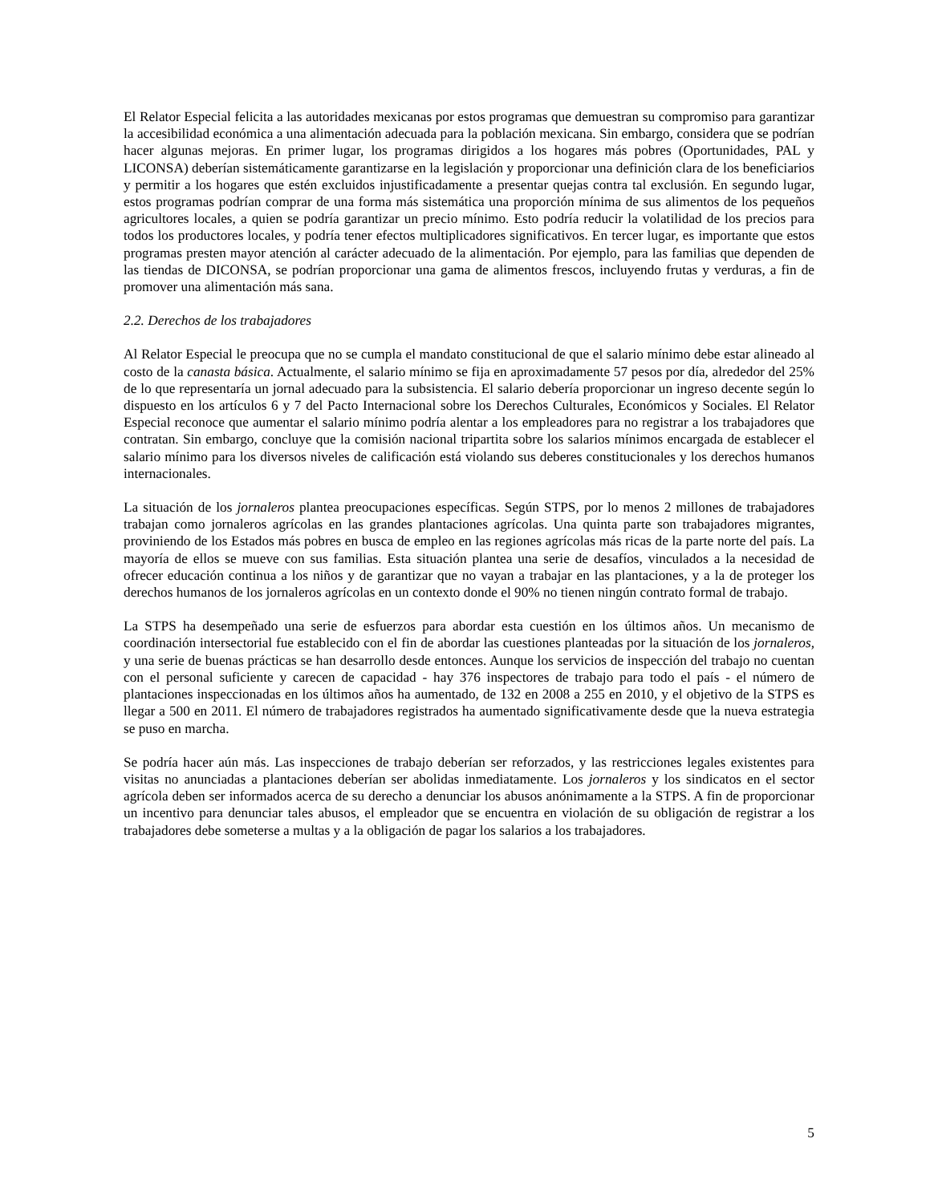El Relator Especial felicita a las autoridades mexicanas por estos programas que demuestran su compromiso para garantizar la accesibilidad económica a una alimentación adecuada para la población mexicana. Sin embargo, considera que se podrían hacer algunas mejoras. En primer lugar, los programas dirigidos a los hogares más pobres (Oportunidades, PAL y LICONSA) deberían sistemáticamente garantizarse en la legislación y proporcionar una definición clara de los beneficiarios y permitir a los hogares que estén excluidos injustificadamente a presentar quejas contra tal exclusión. En segundo lugar, estos programas podrían comprar de una forma más sistemática una proporción mínima de sus alimentos de los pequeños agricultores locales, a quien se podría garantizar un precio mínimo. Esto podría reducir la volatilidad de los precios para todos los productores locales, y podría tener efectos multiplicadores significativos. En tercer lugar, es importante que estos programas presten mayor atención al carácter adecuado de la alimentación. Por ejemplo, para las familias que dependen de las tiendas de DICONSA, se podrían proporcionar una gama de alimentos frescos, incluyendo frutas y verduras, a fin de promover una alimentación más sana.
2.2. Derechos de los trabajadores
Al Relator Especial le preocupa que no se cumpla el mandato constitucional de que el salario mínimo debe estar alineado al costo de la canasta básica. Actualmente, el salario mínimo se fija en aproximadamente 57 pesos por día, alrededor del 25% de lo que representaría un jornal adecuado para la subsistencia. El salario debería proporcionar un ingreso decente según lo dispuesto en los artículos 6 y 7 del Pacto Internacional sobre los Derechos Culturales, Económicos y Sociales. El Relator Especial reconoce que aumentar el salario mínimo podría alentar a los empleadores para no registrar a los trabajadores que contratan. Sin embargo, concluye que la comisión nacional tripartita sobre los salarios mínimos encargada de establecer el salario mínimo para los diversos niveles de calificación está violando sus deberes constitucionales y los derechos humanos internacionales.
La situación de los jornaleros plantea preocupaciones específicas. Según STPS, por lo menos 2 millones de trabajadores trabajan como jornaleros agrícolas en las grandes plantaciones agrícolas. Una quinta parte son trabajadores migrantes, proviniendo de los Estados más pobres en busca de empleo en las regiones agrícolas más ricas de la parte norte del país. La mayoría de ellos se mueve con sus familias. Esta situación plantea una serie de desafíos, vinculados a la necesidad de ofrecer educación continua a los niños y de garantizar que no vayan a trabajar en las plantaciones, y a la de proteger los derechos humanos de los jornaleros agrícolas en un contexto donde el 90% no tienen ningún contrato formal de trabajo.
La STPS ha desempeñado una serie de esfuerzos para abordar esta cuestión en los últimos años. Un mecanismo de coordinación intersectorial fue establecido con el fin de abordar las cuestiones planteadas por la situación de los jornaleros, y una serie de buenas prácticas se han desarrollo desde entonces. Aunque los servicios de inspección del trabajo no cuentan con el personal suficiente y carecen de capacidad - hay 376 inspectores de trabajo para todo el país - el número de plantaciones inspeccionadas en los últimos años ha aumentado, de 132 en 2008 a 255 en 2010, y el objetivo de la STPS es llegar a 500 en 2011. El número de trabajadores registrados ha aumentado significativamente desde que la nueva estrategia se puso en marcha.
Se podría hacer aún más. Las inspecciones de trabajo deberían ser reforzados, y las restricciones legales existentes para visitas no anunciadas a plantaciones deberían ser abolidas inmediatamente. Los jornaleros y los sindicatos en el sector agrícola deben ser informados acerca de su derecho a denunciar los abusos anónimamente a la STPS. A fin de proporcionar un incentivo para denunciar tales abusos, el empleador que se encuentra en violación de su obligación de registrar a los trabajadores debe someterse a multas y a la obligación de pagar los salarios a los trabajadores.
5